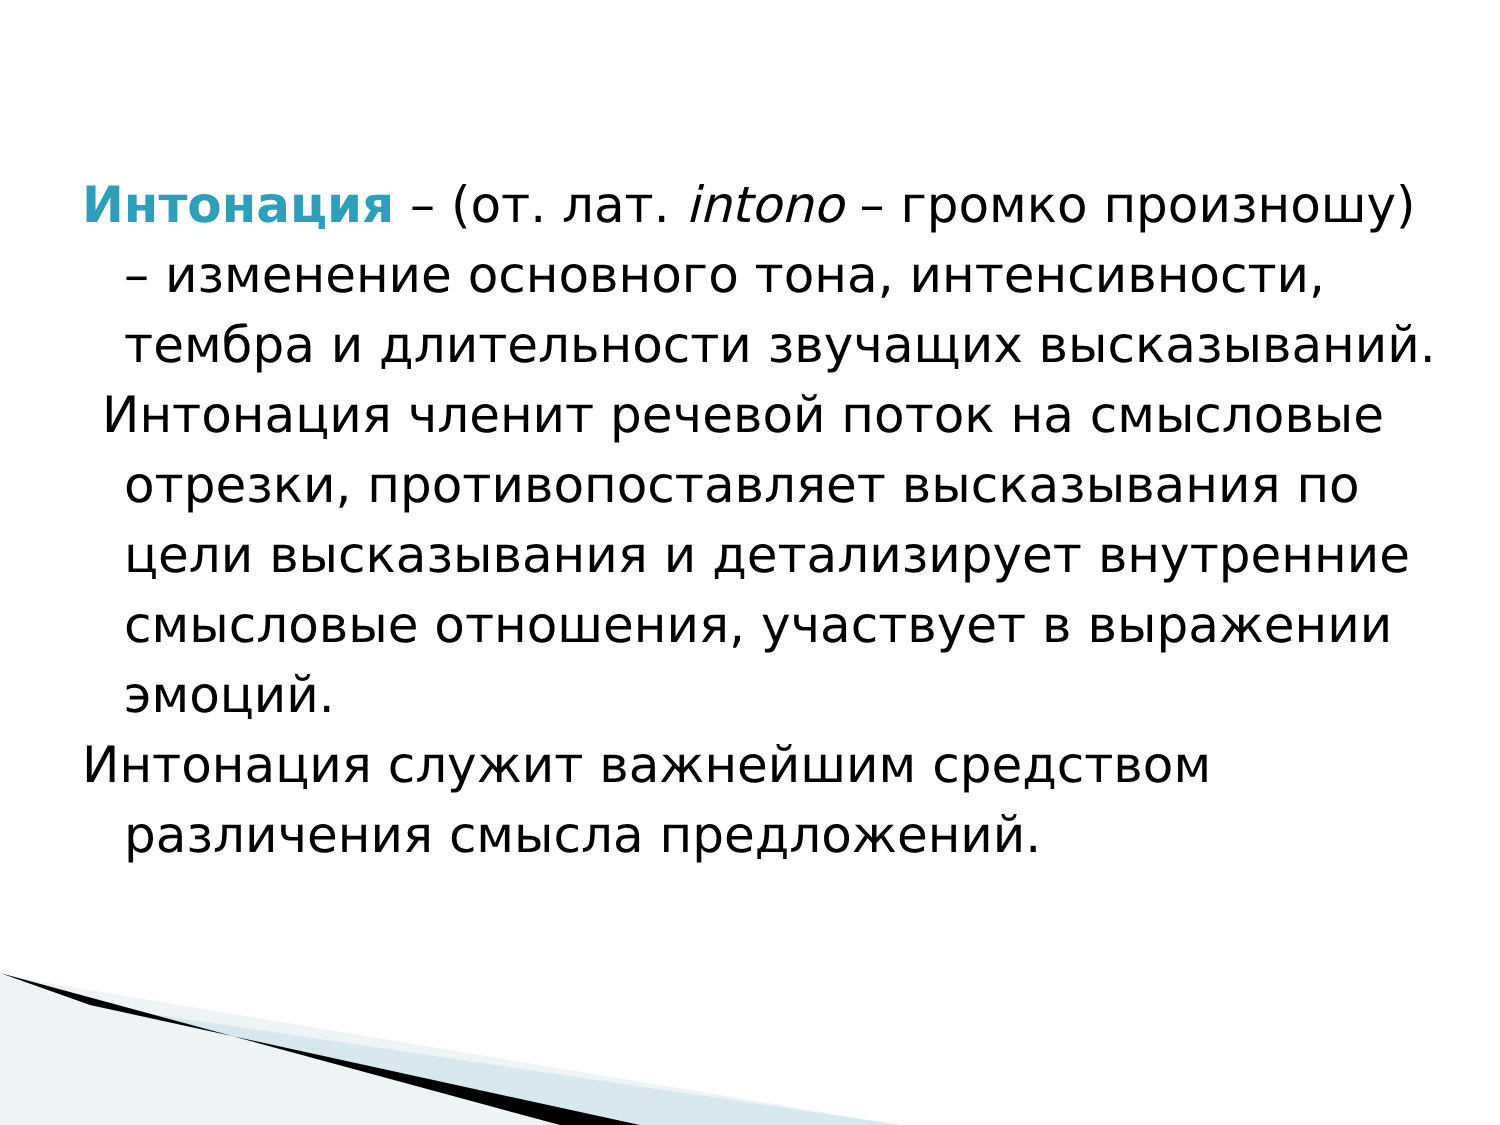Интонация – (от. лат. intono – громко произношу) – изменение основного тона, интенсивности, тембра и длительности звучащих высказываний.
Интонация членит речевой поток на смысловые отрезки, противопоставляет высказывания по цели высказывания и детализирует внутренние смысловые отношения, участвует в выражении эмоций.
Интонация служит важнейшим средством различения смысла предложений.